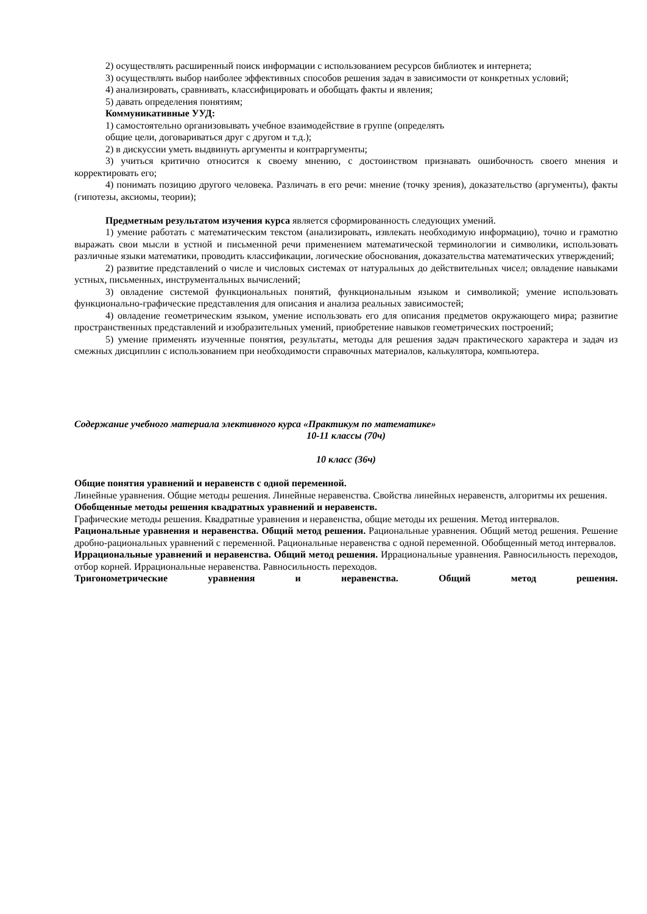2) осуществлять расширенный поиск информации с использованием ресурсов библиотек и интернета;
3) осуществлять выбор наиболее эффективных способов решения задач в зависимости от конкретных условий;
4) анализировать, сравнивать, классифицировать и обобщать факты и явления;
5) давать определения понятиям;
Коммуникативные УУД:
1) самостоятельно организовывать учебное взаимодействие в группе (определять
общие цели, договариваться друг с другом и т.д.);
2) в дискуссии уметь выдвинуть аргументы и контраргументы;
3) учиться критично относится к своему мнению, с достоинством признавать ошибочность своего мнения и корректировать его;
4) понимать позицию другого человека. Различать в его речи: мнение (точку зрения), доказательство (аргументы), факты (гипотезы, аксиомы, теории);
Предметным результатом изучения курса является сформированность следующих умений.
1) умение работать с математическим текстом (анализировать, извлекать необходимую информацию), точно и грамотно выражать свои мысли в устной и письменной речи применением математической терминологии и символики, использовать различные языки математики, проводить классификации, логические обоснования, доказательства математических утверждений;
2) развитие представлений о числе и числовых системах от натуральных до действительных чисел; овладение навыками устных, письменных, инструментальных вычислений;
3) овладение системой функциональных понятий, функциональным языком и символикой; умение использовать функционально-графические представления для описания и анализа реальных зависимостей;
4) овладение геометрическим языком, умение использовать его для описания предметов окружающего мира; развитие пространственных представлений и изобразительных умений, приобретение навыков геометрических построений;
5) умение применять изученные понятия, результаты, методы для решения задач практического характера и задач из смежных дисциплин с использованием при необходимости справочных материалов, калькулятора, компьютера.
Содержание учебного материала элективного курса «Практикум по математике»
10-11 классы (70ч)
10 класс (36ч)
Общие понятия уравнений и неравенств с одной переменной.
Линейные уравнения. Общие методы решения. Линейные неравенства. Свойства линейных неравенств, алгоритмы их решения.
Обобщенные методы решения квадратных уравнений и неравенств.
Графические методы решения. Квадратные уравнения и неравенства, общие методы их решения. Метод интервалов.
Рациональные уравнения и неравенства. Общий метод решения. Рациональные уравнения. Общий метод решения. Решение дробно-рациональных уравнений с переменной. Рациональные неравенства с одной переменной. Обобщенный метод интервалов.
Иррациональные уравнений и неравенства. Общий метод решения. Иррациональные уравнения. Равносильность переходов, отбор корней. Иррациональные неравенства. Равносильность переходов.
Тригонометрические уравнения и неравенства. Общий метод решения.